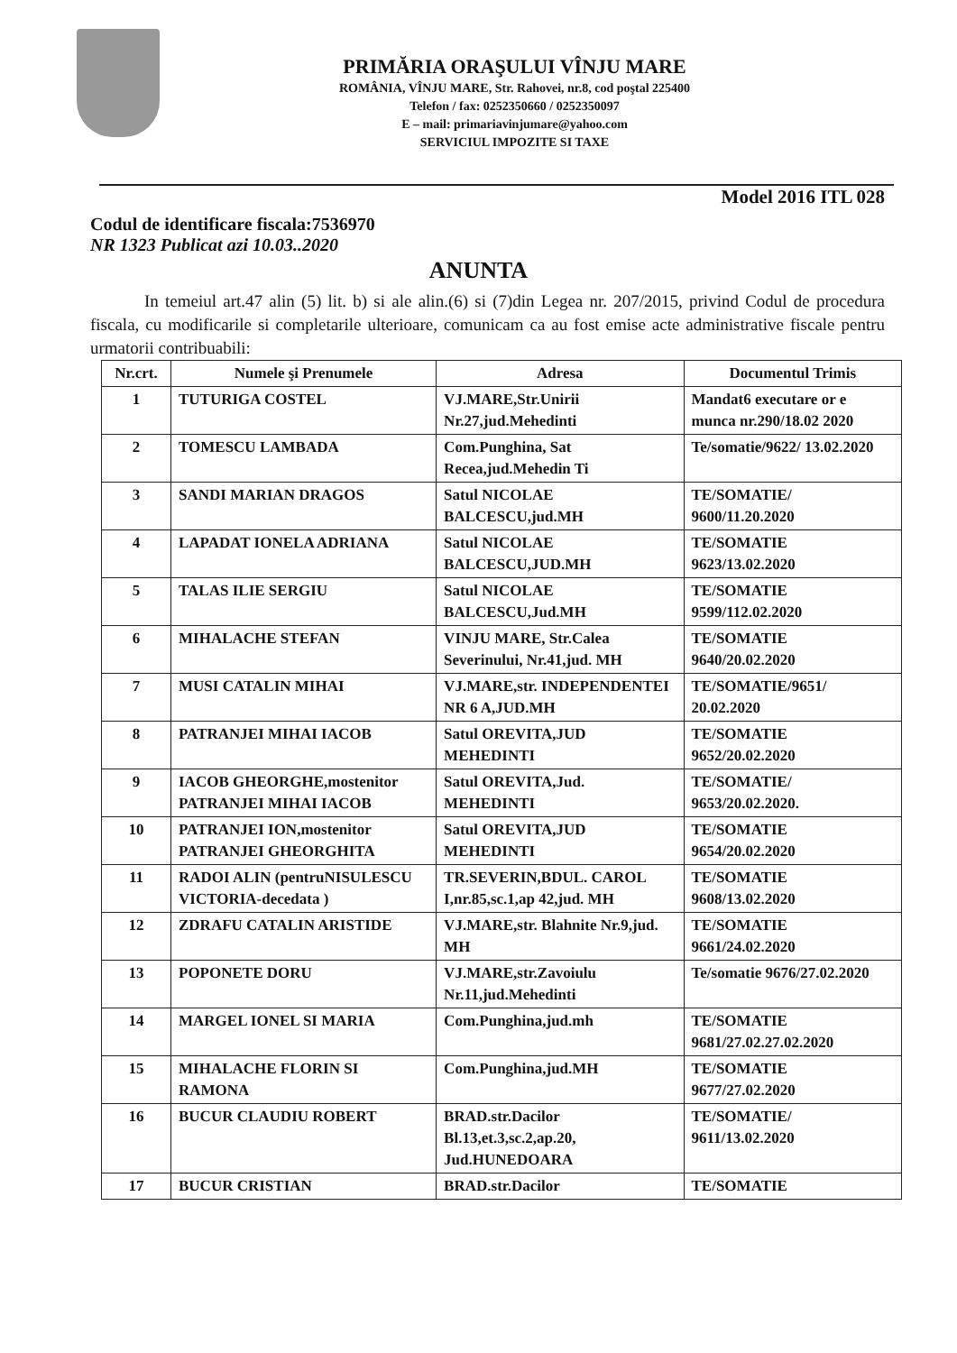PRIMĂRIA ORAŞULUI VÎNJU MARE
ROMÂNIA, VÎNJU MARE, Str. Rahovei, nr.8, cod poştal 225400
Telefon / fax: 0252350660 / 0252350097
E – mail: primariavinjumare@yahoo.com
SERVICIUL IMPOZITE SI TAXE
Model 2016 ITL 028
Codul de identificare fiscala:7536970
NR 1323 Publicat azi 10.03..2020
ANUNTA
In temeiul art.47 alin (5) lit. b) si ale alin.(6) si (7)din Legea nr. 207/2015, privind Codul de procedura fiscala, cu modificarile si completarile ulterioare, comunicam ca au fost emise acte administrative fiscale pentru urmatorii contribuabili:
| Nr.crt. | Numele şi Prenumele | Adresa | Documentul Trimis |
| --- | --- | --- | --- |
| 1 | TUTURIGA COSTEL | VJ.MARE,Str.Unirii Nr.27,jud.Mehedinti | Mandat6 executare or e munca nr.290/18.02 2020 |
| 2 | TOMESCU LAMBADA | Com.Punghina, Sat Recea,jud.Mehedin Ti | Te/somatie/9622/ 13.02.2020 |
| 3 | SANDI MARIAN DRAGOS | Satul NICOLAE BALCESCU,jud.MH | TE/SOMATIE/ 9600/11.20.2020 |
| 4 | LAPADAT IONELA ADRIANA | Satul NICOLAE BALCESCU,JUD.MH | TE/SOMATIE 9623/13.02.2020 |
| 5 | TALAS ILIE SERGIU | Satul NICOLAE BALCESCU,Jud.MH | TE/SOMATIE 9599/112.02.2020 |
| 6 | MIHALACHE STEFAN | VINJU MARE, Str.Calea Severinului, Nr.41,jud. MH | TE/SOMATIE 9640/20.02.2020 |
| 7 | MUSI CATALIN MIHAI | VJ.MARE,str. INDEPENDENTEI NR 6 A,JUD.MH | TE/SOMATIE/9651/ 20.02.2020 |
| 8 | PATRANJEI MIHAI IACOB | Satul OREVITA,JUD MEHEDINTI | TE/SOMATIE 9652/20.02.2020 |
| 9 | IACOB GHEORGHE,mostenitor PATRANJEI MIHAI IACOB | Satul OREVITA,Jud. MEHEDINTI | TE/SOMATIE/ 9653/20.02.2020. |
| 10 | PATRANJEI ION,mostenitor PATRANJEI GHEORGHITA | Satul OREVITA,JUD MEHEDINTI | TE/SOMATIE 9654/20.02.2020 |
| 11 | RADOI ALIN (pentruNISULESCU VICTORIA-decedata ) | TR.SEVERIN,BDUL. CAROL I,nr.85,sc.1,ap 42,jud. MH | TE/SOMATIE 9608/13.02.2020 |
| 12 | ZDRAFU CATALIN ARISTIDE | VJ.MARE,str. Blahnite Nr.9,jud. MH | TE/SOMATIE 9661/24.02.2020 |
| 13 | POPONETE DORU | VJ.MARE,str.Zavoiulu Nr.11,jud.Mehedinti | Te/somatie 9676/27.02.2020 |
| 14 | MARGEL IONEL SI MARIA | Com.Punghina,jud.mh | TE/SOMATIE 9681/27.02.27.02.2020 |
| 15 | MIHALACHE FLORIN SI RAMONA | Com.Punghina,jud.MH | TE/SOMATIE 9677/27.02.2020 |
| 16 | BUCUR CLAUDIU ROBERT | BRAD.str.Dacilor Bl.13,et.3,sc.2,ap.20, Jud.HUNEDOARA | TE/SOMATIE/ 9611/13.02.2020 |
| 17 | BUCUR CRISTIAN | BRAD.str.Dacilor | TE/SOMATIE |